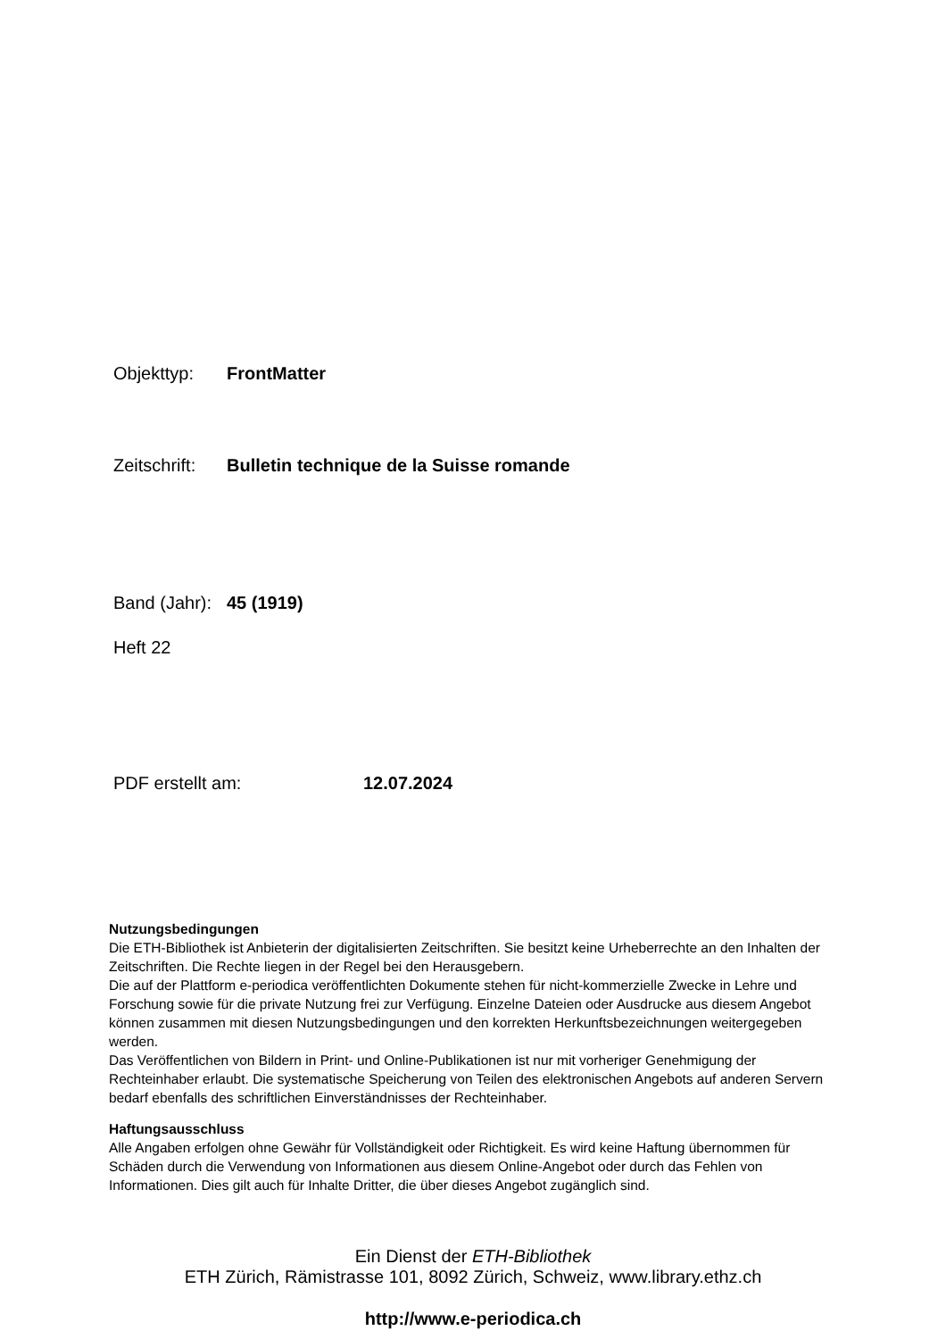Objekttyp: FrontMatter
Zeitschrift: Bulletin technique de la Suisse romande
Band (Jahr): 45 (1919)
Heft 22
PDF erstellt am: 12.07.2024
Nutzungsbedingungen
Die ETH-Bibliothek ist Anbieterin der digitalisierten Zeitschriften. Sie besitzt keine Urheberrechte an den Inhalten der Zeitschriften. Die Rechte liegen in der Regel bei den Herausgebern.
Die auf der Plattform e-periodica veröffentlichten Dokumente stehen für nicht-kommerzielle Zwecke in Lehre und Forschung sowie für die private Nutzung frei zur Verfügung. Einzelne Dateien oder Ausdrucke aus diesem Angebot können zusammen mit diesen Nutzungsbedingungen und den korrekten Herkunftsbezeichnungen weitergegeben werden.
Das Veröffentlichen von Bildern in Print- und Online-Publikationen ist nur mit vorheriger Genehmigung der Rechteinhaber erlaubt. Die systematische Speicherung von Teilen des elektronischen Angebots auf anderen Servern bedarf ebenfalls des schriftlichen Einverständnisses der Rechteinhaber.
Haftungsausschluss
Alle Angaben erfolgen ohne Gewähr für Vollständigkeit oder Richtigkeit. Es wird keine Haftung übernommen für Schäden durch die Verwendung von Informationen aus diesem Online-Angebot oder durch das Fehlen von Informationen. Dies gilt auch für Inhalte Dritter, die über dieses Angebot zugänglich sind.
Ein Dienst der ETH-Bibliothek
ETH Zürich, Rämistrasse 101, 8092 Zürich, Schweiz, www.library.ethz.ch
http://www.e-periodica.ch